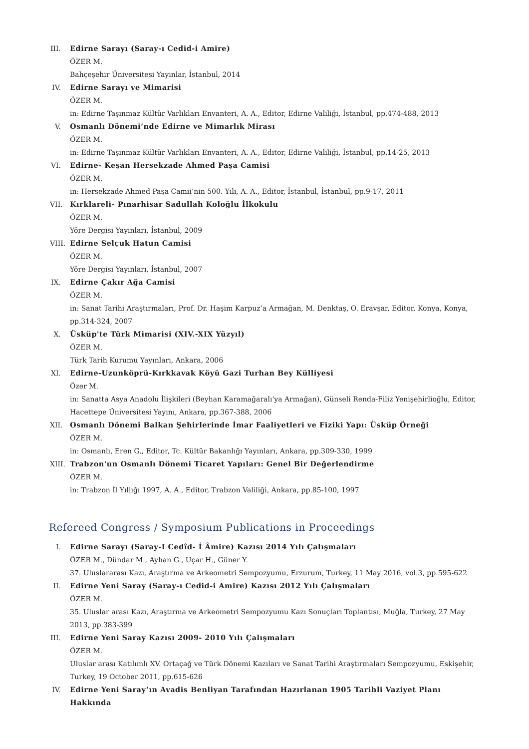III.
Edirne Sarayı (Saray-ı Cedid-i Amire)
ÖZER M.
Bahçeşehir Üniversitesi Yayınlar, İstanbul, 2014
IV.
Edirne Sarayı ve Mimarisi
ÖZER M.
in: Edirne Taşınmaz Kültür Varlıkları Envanteri, A. A., Editor, Edirne Valiliği, İstanbul, pp.474-488, 2013
V. Osmanlı Dönemi’nde Edirne ve Mimarlık Mirası
ÖZER M.
in: Edirne Taşınmaz Kültür Varlıkları Envanteri, A. A., Editor, Edirne Valiliği, İstanbul, pp.14-25, 2013
VI.
Edirne- Keşan Hersekzade Ahmed Paşa Camisi
ÖZER M.
in: Hersekzade Ahmed Paşa Camii’nin 500. Yılı, A. A., Editor, İstanbul, İstanbul, pp.9-17, 2011
VII.
Kırklareli- Pınarhisar Sadullah Koloğlu İlkokulu
ÖZER M.
Yöre Dergisi Yayınları, İstanbul, 2009
VIII.
Edirne Selçuk Hatun Camisi
ÖZER M.
Yöre Dergisi Yayınları, İstanbul, 2007
IX.
Edirne Çakır Ağa Camisi
ÖZER M.
in: Sanat Tarihi Araştırmaları, Prof. Dr. Haşim Karpuz’a Armağan, M. Denktaş, O. Eravşar, Editor, Konya, Konya, pp.314-324, 2007
X. Üsküp'te Türk Mimarisi (XIV.-XIX Yüzyıl)
ÖZER M.
Türk Tarih Kurumu Yayınları, Ankara, 2006
XI.
Edirne-Uzunköprü-Kırkkavak Köyü Gazi Turhan Bey Külliyesi
Özer M.
in: Sanatta Asya Anadolu İlişkileri (Beyhan Karamağaralı'ya Armağan), Günseli Renda-Filiz Yenişehirlioğlu, Editor, Hacettepe Üniversitesi Yayını, Ankara, pp.367-388, 2006
XII.
Osmanlı Dönemi Balkan Şehirlerinde İmar Faaliyetleri ve Fiziki Yapı: Üsküp Örneği
ÖZER M.
in: Osmanlı, Eren G., Editor, Tc. Kültür Bakanlığı Yayınları, Ankara, pp.309-330, 1999
XIII.
Trabzon'un Osmanlı Dönemi Ticaret Yapıları: Genel Bir Değerlendirme
ÖZER M.
in: Trabzon İl Yıllığı 1997, A. A., Editor, Trabzon Valiliği, Ankara, pp.85-100, 1997
Refereed Congress / Symposium Publications in Proceedings
I. Edirne Sarayı (Saray-I Cedîd- İ Âmire) Kazısı 2014 Yılı Çalışmaları
ÖZER M., Dündar M., Ayhan G., Uçar H., Güner Y.
37. Uluslararası Kazı, Araştırma ve Arkeometri Sempozyumu, Erzurum, Turkey, 11 May 2016, vol.3, pp.595-622
II.
Edirne Yeni Saray (Saray-ı Cedid-i Amire) Kazısı 2012 Yılı Çalışmaları
ÖZER M.
35. Uluslar arası Kazı, Araştırma ve Arkeometri Sempozyumu Kazı Sonuçları Toplantısı, Muğla, Turkey, 27 May 2013, pp.383-399
III.
Edirne Yeni Saray Kazısı 2009- 2010 Yılı Çalışmaları
ÖZER M.
Uluslar arası Katılımlı XV. Ortaçağ ve Türk Dönemi Kazıları ve Sanat Tarihi Araştırmaları Sempozyumu, Eskişehir, Turkey, 19 October 2011, pp.615-626
IV.
Edirne Yeni Saray’ın Avadis Benliyan Tarafından Hazırlanan 1905 Tarihli Vaziyet Planı Hakkında